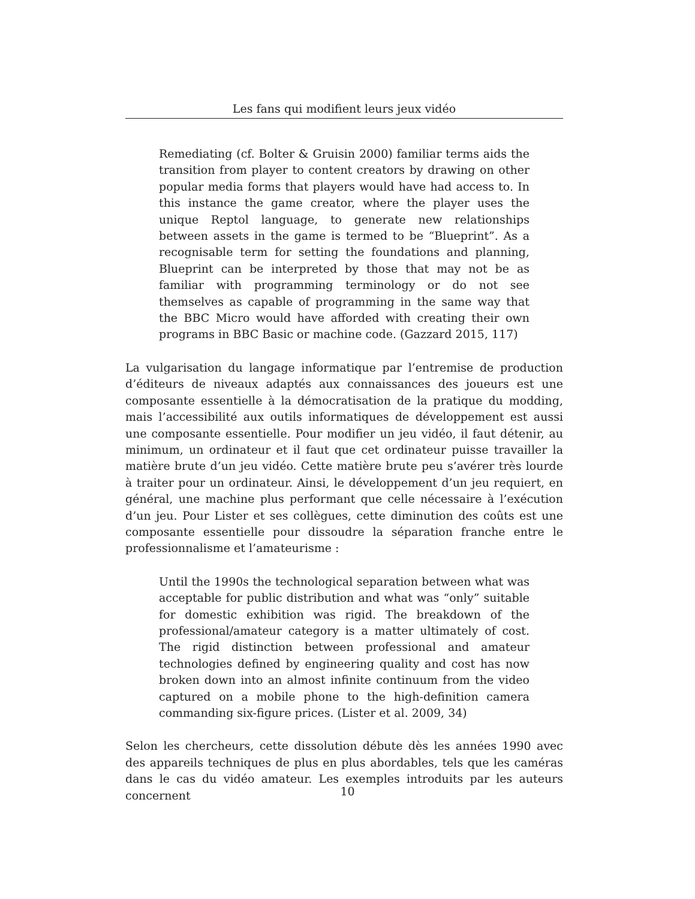Les fans qui modifient leurs jeux vidéo
Remediating (cf. Bolter & Gruisin 2000) familiar terms aids the transition from player to content creators by drawing on other popular media forms that players would have had access to. In this instance the game creator, where the player uses the unique Reptol language, to generate new relationships between assets in the game is termed to be “Blueprint”. As a recognisable term for setting the foundations and planning, Blueprint can be interpreted by those that may not be as familiar with programming terminology or do not see themselves as capable of programming in the same way that the BBC Micro would have afforded with creating their own programs in BBC Basic or machine code. (Gazzard 2015, 117)
La vulgarisation du langage informatique par l’entremise de production d’éditeurs de niveaux adaptés aux connaissances des joueurs est une composante essentielle à la démocratisation de la pratique du modding, mais l’accessibilité aux outils informatiques de développement est aussi une composante essentielle. Pour modifier un jeu vidéo, il faut détenir, au minimum, un ordinateur et il faut que cet ordinateur puisse travailler la matière brute d’un jeu vidéo. Cette matière brute peu s’avérer très lourde à traiter pour un ordinateur. Ainsi, le développement d’un jeu requiert, en général, une machine plus performant que celle nécessaire à l’exécution d’un jeu. Pour Lister et ses collègues, cette diminution des coûts est une composante essentielle pour dissoudre la séparation franche entre le professionnalisme et l’amateurisme :
Until the 1990s the technological separation between what was acceptable for public distribution and what was “only” suitable for domestic exhibition was rigid. The breakdown of the professional/amateur category is a matter ultimately of cost. The rigid distinction between professional and amateur technologies defined by engineering quality and cost has now broken down into an almost infinite continuum from the video captured on a mobile phone to the high-definition camera commanding six-figure prices. (Lister et al. 2009, 34)
Selon les chercheurs, cette dissolution débute dès les années 1990 avec des appareils techniques de plus en plus abordables, tels que les caméras dans le cas du vidéo amateur. Les exemples introduits par les auteurs concernent
10